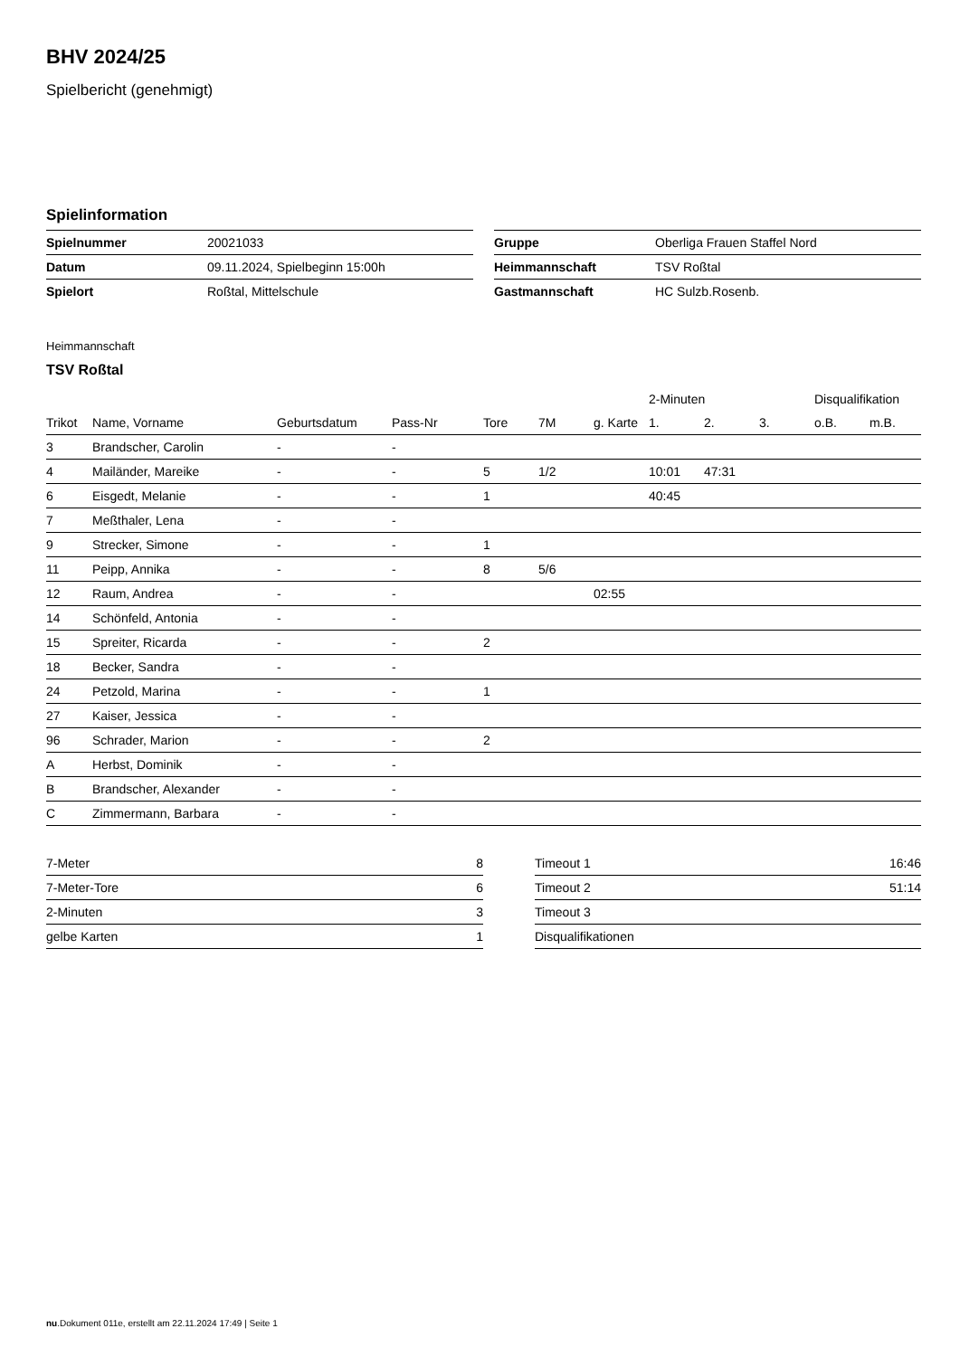BHV 2024/25
Spielbericht (genehmigt)
Spielinformation
| Spielnummer | 20021033 |
| Datum | 09.11.2024, Spielbeginn 15:00h |
| Spielort | Roßtal, Mittelschule |
| Gruppe | Oberliga Frauen Staffel Nord |
| Heimmannschaft | TSV Roßtal |
| Gastmannschaft | HC Sulzb.Rosenb. |
Heimmannschaft
TSV Roßtal
| | | | | | | | 2-Minuten | | | Disqualifikation | |
| --- | --- | --- | --- | --- | --- | --- | --- | --- | --- | --- | --- |
| Trikot | Name, Vorname | Geburtsdatum | Pass-Nr | Tore | 7M | g. Karte | 1. | 2. | 3. | o.B. | m.B. |
| 3 | Brandscher, Carolin | - | - | | | | | | | | |
| 4 | Mailänder, Mareike | - | - | 5 | 1/2 | | 10:01 | 47:31 | | | |
| 6 | Eisgedt, Melanie | - | - | 1 | | | 40:45 | | | | |
| 7 | Meßthaler, Lena | - | - | | | | | | | | |
| 9 | Strecker, Simone | - | - | 1 | | | | | | | |
| 11 | Peipp, Annika | - | - | 8 | 5/6 | | | | | | |
| 12 | Raum, Andrea | - | - | | | 02:55 | | | | | |
| 14 | Schönfeld, Antonia | - | - | | | | | | | | |
| 15 | Spreiter, Ricarda | - | - | 2 | | | | | | | |
| 18 | Becker, Sandra | - | - | | | | | | | | |
| 24 | Petzold, Marina | - | - | 1 | | | | | | | |
| 27 | Kaiser, Jessica | - | - | | | | | | | | |
| 96 | Schrader, Marion | - | - | 2 | | | | | | | |
| A | Herbst, Dominik | - | - | | | | | | | | |
| B | Brandscher, Alexander | - | - | | | | | | | | |
| C | Zimmermann, Barbara | - | - | | | | | | | | |
| 7-Meter | 8 |
| 7-Meter-Tore | 6 |
| 2-Minuten | 3 |
| gelbe Karten | 1 |
| Timeout 1 | 16:46 |
| Timeout 2 | 51:14 |
| Timeout 3 | |
| Disqualifikationen | |
nu.Dokument 011e, erstellt am 22.11.2024 17:49 | Seite 1